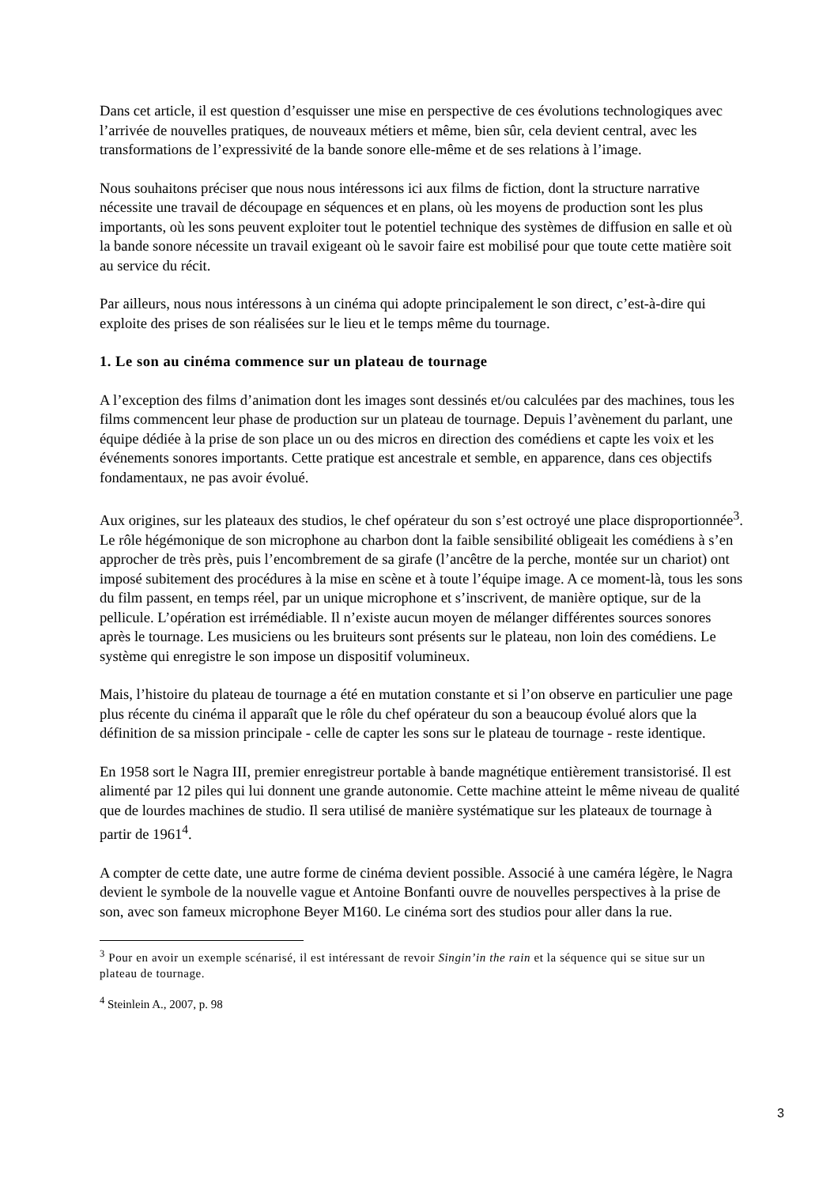Dans cet article, il est question d’esquisser une mise en perspective de ces évolutions technologiques avec l’arrivée de nouvelles pratiques, de nouveaux métiers et même, bien sûr, cela devient central, avec les transformations de l’expressivité de la bande sonore elle-même et de ses relations à l’image.
Nous souhaitons préciser que nous nous intéressons ici aux films de fiction, dont la structure narrative nécessite une travail de découpage en séquences et en plans, où les moyens de production sont les plus importants, où les sons peuvent exploiter tout le potentiel technique des systèmes de diffusion en salle et où la bande sonore nécessite un travail exigeant où le savoir faire est mobilisé pour que toute cette matière soit au service du récit.
Par ailleurs, nous nous intéressons à un cinéma qui adopte principalement le son direct, c’est-à-dire qui exploite des prises de son réalisées sur le lieu et le temps même du tournage.
1. Le son au cinéma commence sur un plateau de tournage
A l’exception des films d’animation dont les images sont dessinés et/ou calculées par des machines, tous les films commencent leur phase de production sur un plateau de tournage. Depuis l’avènement du parlant, une équipe dédiée à la prise de son place un ou des micros en direction des comédiens et capte les voix et les événements sonores importants. Cette pratique est ancestrale et semble, en apparence, dans ces objectifs fondamentaux, ne pas avoir évolué.
Aux origines, sur les plateaux des studios, le chef opérateur du son s’est octroyé une place disproportionnée<sup>3</sup>. Le rôle hégémonique de son microphone au charbon dont la faible sensibilité obligeait les comédiens à s’en approcher de très près, puis l’encombrement de sa girafe (l’ancêtre de la perche, montée sur un chariot) ont imposé subitement des procédures à la mise en scène et à toute l’équipe image. A ce moment-là, tous les sons du film passent, en temps réel, par un unique microphone et s’inscrivent, de manière optique, sur de la pellicule. L’opération est irrémédiable. Il n’existe aucun moyen de mélanger différentes sources sonores après le tournage. Les musiciens ou les bruiteurs sont présents sur le plateau, non loin des comédiens. Le système qui enregistre le son impose un dispositif volumineux.
Mais, l’histoire du plateau de tournage a été en mutation constante et si l’on observe en particulier une page plus récente du cinéma il apparaît que le rôle du chef opérateur du son a beaucoup évolué alors que la définition de sa mission principale - celle de capter les sons sur le plateau de tournage - reste identique.
En 1958 sort le Nagra III, premier enregistreur portable à bande magnétique entièrement transistorisé. Il est alimenté par 12 piles qui lui donnent une grande autonomie. Cette machine atteint le même niveau de qualité que de lourdes machines de studio. Il sera utilisé de manière systématique sur les plateaux de tournage à partir de 1961<sup>4</sup>.
A compter de cette date, une autre forme de cinéma devient possible. Associé à une caméra légère, le Nagra devient le symbole de la nouvelle vague et Antoine Bonfanti ouvre de nouvelles perspectives à la prise de son, avec son fameux microphone Beyer M160. Le cinéma sort des studios pour aller dans la rue.
<sup>3</sup> Pour en avoir un exemple scénarisé, il est intéressant de revoir Singin’in the rain et la séquence qui se situe sur un plateau de tournage.
<sup>4</sup> Steinlein A., 2007, p. 98
3